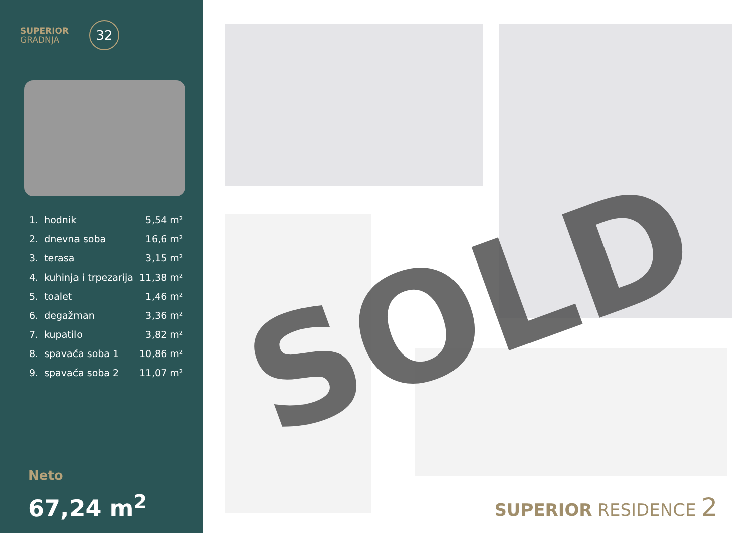SUPERIOR
GRADNJA
32
| 1. | hodnik | 5,54 m² |
| 2. | dnevna soba | 16,6 m² |
| 3. | terasa | 3,15 m² |
| 4. | kuhinja i trpezarija | 11,38 m² |
| 5. | toalet | 1,46 m² |
| 6. | degažman | 3,36 m² |
| 7. | kupatilo | 3,82 m² |
| 8. | spavaća soba 1 | 10,86 m² |
| 9. | spavaća soba 2 | 11,07 m² |
Neto
67,24 m<sup>2</sup>
SOLD
SUPERIOR RESIDENCE 2